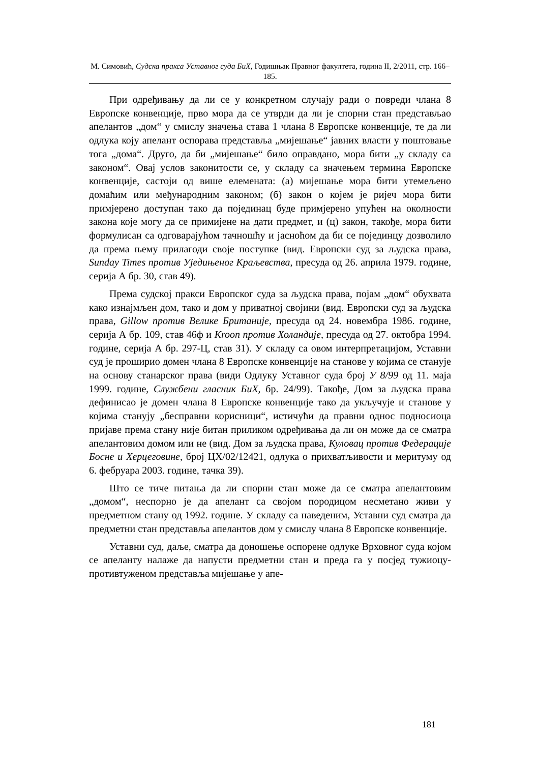М. Симовић, Судска пракса Уставног суда БиХ, Годишњак Правног факултета, година II, 2/2011, стр. 166–185.
При одређивању да ли се у конкретном случају ради о повреди члана 8 Европске конвенције, прво мора да се утврди да ли је спорни стан представљао апелантов „дом“ у смислу значења става 1 члана 8 Европске конвенције, те да ли одлука коју апелант оспорава представља „мијешање“ јавних власти у поштовање тога „дома“. Друго, да би „мијешање“ било оправдано, мора бити „у складу са законом“. Овај услов законитости се, у складу са значењем термина Европске конвенције, састоји од више елемената: (а) мијешање мора бити утемељено домаћим или међународним законом; (б) закон о којем је ријеч мора бити примјерено доступан тако да појединац буде примјерено упућен на околности закона које могу да се примијене на дати предмет, и (ц) закон, такође, мора бити формулисан са одговарајућом тачношћу и јасноћом да би се појединцу дозволило да према њему прилагоди своје поступке (вид. Европски суд за људска права, Sunday Times против Уједињеног Краљевства, пресуда од 26. априла 1979. године, серија А бр. 30, став 49).
Према судској пракси Европског суда за људска права, појам „дом“ обухвата како изнајмљен дом, тако и дом у приватној својини (вид. Европски суд за људска права, Gillow против Велике Британије, пресуда од 24. новембра 1986. године, серија А бр. 109, став 46ф и Kroon против Холандије, пресуда од 27. октобра 1994. године, серија А бр. 297-Ц, став 31). У складу са овом интерпретацијом, Уставни суд је проширио домен члана 8 Европске конвенције на станове у којима се станује на основу станарског права (види Одлуку Уставног суда број У 8/99 од 11. маја 1999. године, Службени гласник БиХ, бр. 24/99). Такође, Дом за људска права дефинисао је домен члана 8 Европске конвенције тако да укључује и станове у којима станују „бесправни корисници“, истичући да правни однос подносиоца пријаве према стану није битан приликом одређивања да ли он може да се сматра апелантовим домом или не (вид. Дом за људска права, Куловац против Федерације Босне и Херцеговине, број ЦХ/02/12421, одлука о прихватљивости и меритуму од 6. фебруара 2003. године, тачка 39).
Што се тиче питања да ли спорни стан може да се сматра апелантовим „домом“, неспорно је да апелант са својом породицом несметано живи у предметном стану од 1992. године. У складу са наведеним, Уставни суд сматра да предметни стан представља апелантов дом у смислу члана 8 Европске конвенције.
Уставни суд, даље, сматра да доношење оспорене одлуке Врховног суда којом се апеланту налаже да напусти предметни стан и преда га у посјед тужиоцу-противтуженом представља мијешање у апе-
181